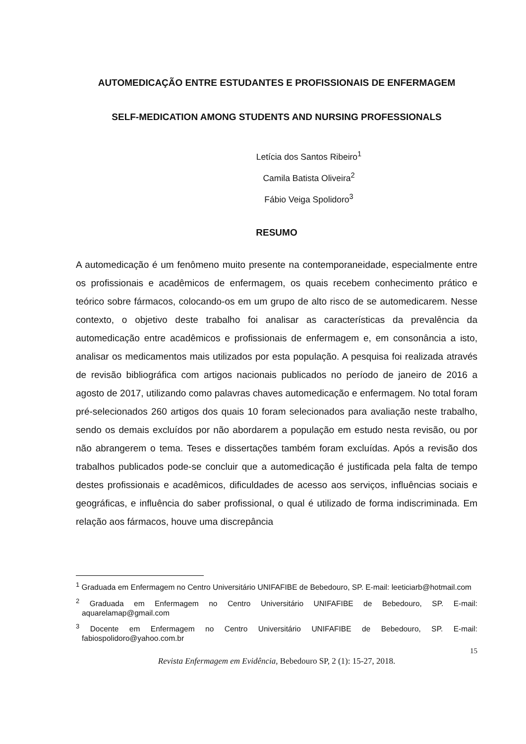AUTOMEDICAÇÃO ENTRE ESTUDANTES E PROFISSIONAIS DE ENFERMAGEM
SELF-MEDICATION AMONG STUDENTS AND NURSING PROFESSIONALS
Letícia dos Santos Ribeiro<sup>1</sup>
Camila Batista Oliveira<sup>2</sup>
Fábio Veiga Spolidoro<sup>3</sup>
RESUMO
A automedicação é um fenômeno muito presente na contemporaneidade, especialmente entre os profissionais e acadêmicos de enfermagem, os quais recebem conhecimento prático e teórico sobre fármacos, colocando-os em um grupo de alto risco de se automedicarem. Nesse contexto, o objetivo deste trabalho foi analisar as características da prevalência da automedicação entre acadêmicos e profissionais de enfermagem e, em consonância a isto, analisar os medicamentos mais utilizados por esta população. A pesquisa foi realizada através de revisão bibliográfica com artigos nacionais publicados no período de janeiro de 2016 a agosto de 2017, utilizando como palavras chaves automedicação e enfermagem. No total foram pré-selecionados 260 artigos dos quais 10 foram selecionados para avaliação neste trabalho, sendo os demais excluídos por não abordarem a população em estudo nesta revisão, ou por não abrangerem o tema. Teses e dissertações também foram excluídas. Após a revisão dos trabalhos publicados pode-se concluir que a automedicação é justificada pela falta de tempo destes profissionais e acadêmicos, dificuldades de acesso aos serviços, influências sociais e geográficas, e influência do saber profissional, o qual é utilizado de forma indiscriminada. Em relação aos fármacos, houve uma discrepância
<sup>1</sup> Graduada em Enfermagem no Centro Universitário UNIFAFIBE de Bebedouro, SP. E-mail: leeticiarb@hotmail.com
<sup>2</sup> Graduada em Enfermagem no Centro Universitário UNIFAFIBE de Bebedouro, SP. E-mail: aquarelamap@gmail.com
<sup>3</sup> Docente em Enfermagem no Centro Universitário UNIFAFIBE de Bebedouro, SP. E-mail: fabiospolidoro@yahoo.com.br
15
Revista Enfermagem em Evidência, Bebedouro SP, 2 (1): 15-27, 2018.